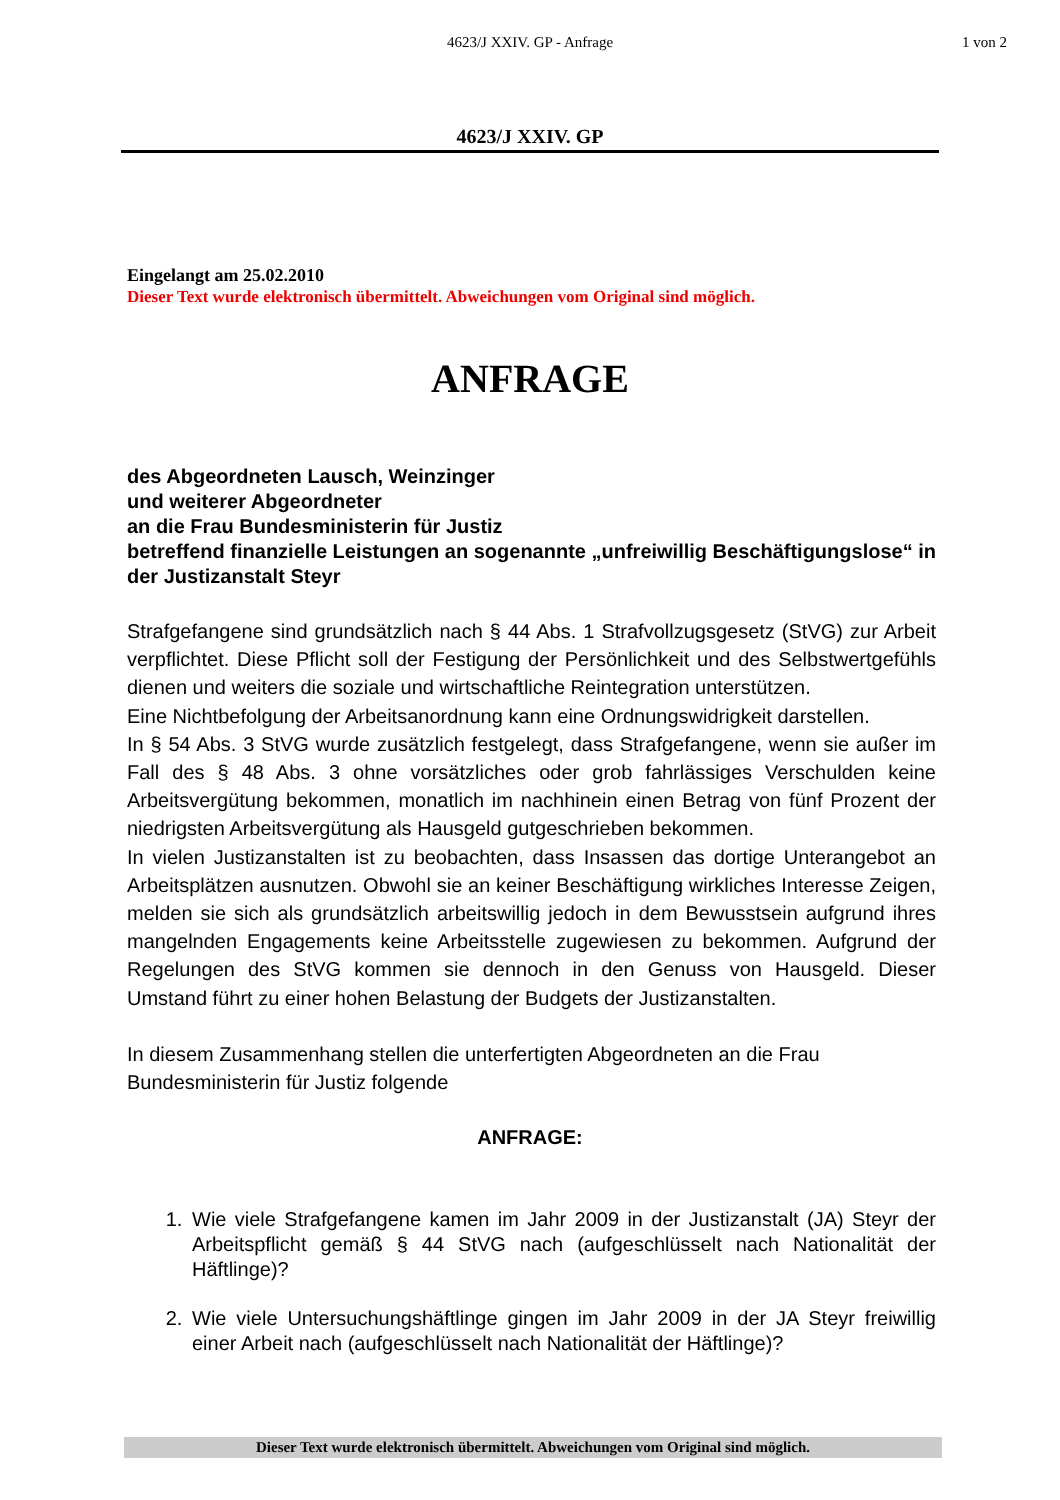4623/J XXIV. GP - Anfrage 1 von 2
4623/J XXIV. GP
Eingelangt am 25.02.2010
Dieser Text wurde elektronisch übermittelt. Abweichungen vom Original sind möglich.
ANFRAGE
des Abgeordneten Lausch, Weinzinger
und weiterer Abgeordneter
an die Frau Bundesministerin für Justiz
betreffend finanzielle Leistungen an sogenannte „unfreiwillig Beschäftigungslose“ in der Justizanstalt Steyr
Strafgefangene sind grundsätzlich nach § 44 Abs. 1 Strafvollzugsgesetz (StVG) zur Arbeit verpflichtet. Diese Pflicht soll der Festigung der Persönlichkeit und des Selbstwertgefühls dienen und weiters die soziale und wirtschaftliche Reintegration unterstützen.
Eine Nichtbefolgung der Arbeitsanordnung kann eine Ordnungswidrigkeit darstellen.
In § 54 Abs. 3 StVG wurde zusätzlich festgelegt, dass Strafgefangene, wenn sie außer im Fall des § 48 Abs. 3 ohne vorsätzliches oder grob fahrlässiges Verschulden keine Arbeitsvergütung bekommen, monatlich im nachhinein einen Betrag von fünf Prozent der niedrigsten Arbeitsvergütung als Hausgeld gutgeschrieben bekommen.
In vielen Justizanstalten ist zu beobachten, dass Insassen das dortige Unterangebot an Arbeitsplätzen ausnutzen. Obwohl sie an keiner Beschäftigung wirkliches Interesse Zeigen, melden sie sich als grundsätzlich arbeitswillig jedoch in dem Bewusstsein aufgrund ihres mangelnden Engagements keine Arbeitsstelle zugewiesen zu bekommen. Aufgrund der Regelungen des StVG kommen sie dennoch in den Genuss von Hausgeld. Dieser Umstand führt zu einer hohen Belastung der Budgets der Justizanstalten.
In diesem Zusammenhang stellen die unterfertigten Abgeordneten an die Frau Bundesministerin für Justiz folgende
ANFRAGE:
1. Wie viele Strafgefangene kamen im Jahr 2009 in der Justizanstalt (JA) Steyr der Arbeitspflicht gemäß § 44 StVG nach (aufgeschlüsselt nach Nationalität der Häftlinge)?
2. Wie viele Untersuchungshäftlinge gingen im Jahr 2009 in der JA Steyr freiwillig einer Arbeit nach (aufgeschlüsselt nach Nationalität der Häftlinge)?
Dieser Text wurde elektronisch übermittelt. Abweichungen vom Original sind möglich.